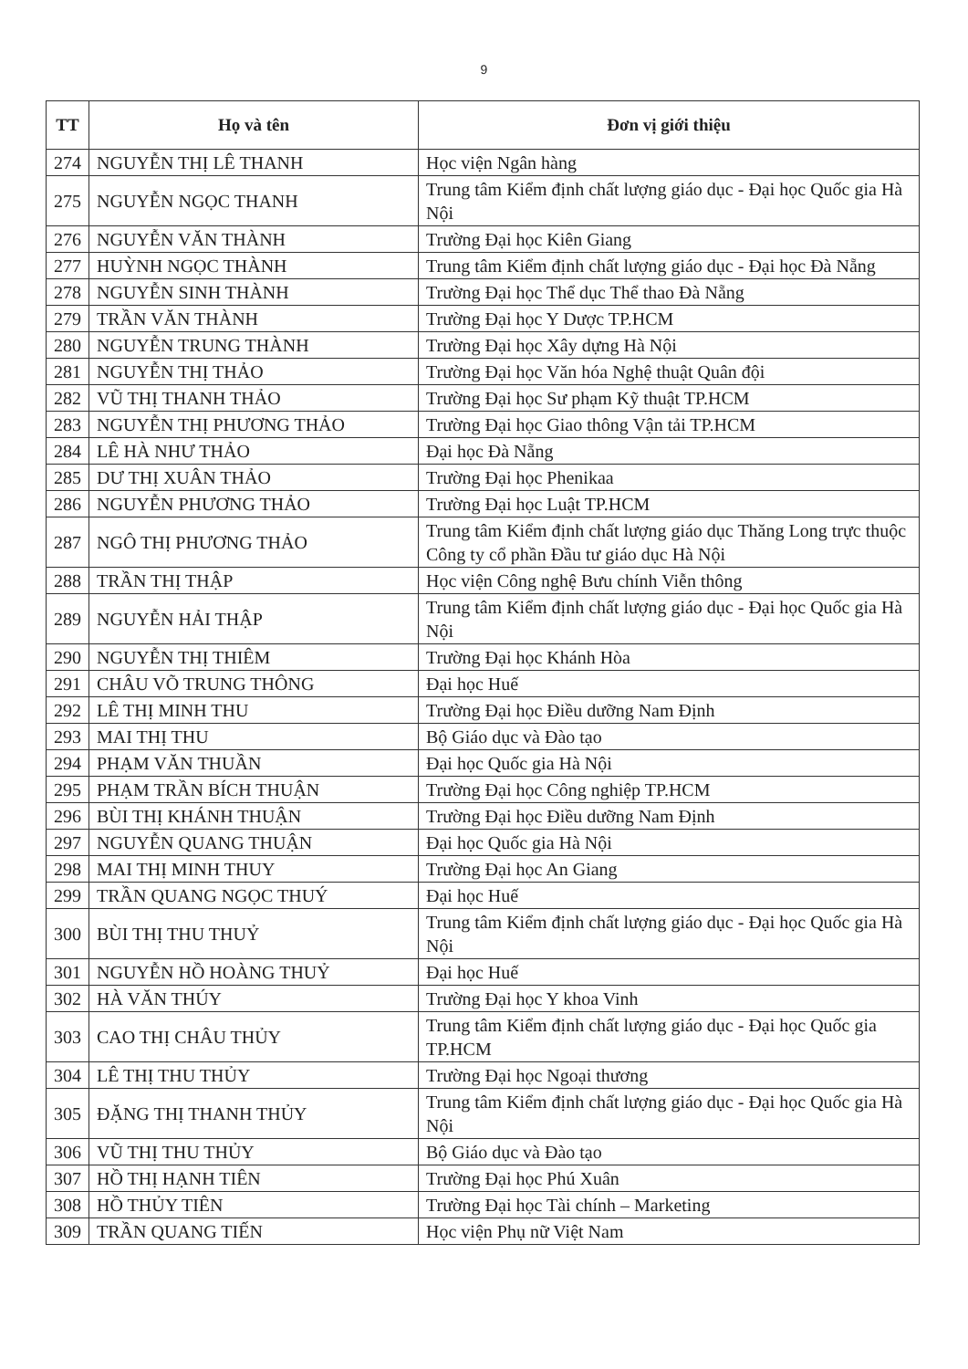9
| TT | Họ và tên | Đơn vị giới thiệu |
| --- | --- | --- |
| 274 | NGUYỄN THỊ LÊ THANH | Học viện Ngân hàng |
| 275 | NGUYỄN NGỌC THANH | Trung tâm Kiểm định chất lượng giáo dục - Đại học Quốc gia Hà Nội |
| 276 | NGUYỄN VĂN THÀNH | Trường Đại học Kiên Giang |
| 277 | HUỲNH NGỌC THÀNH | Trung tâm Kiểm định chất lượng giáo dục - Đại học Đà Nẵng |
| 278 | NGUYỄN SINH THÀNH | Trường Đại học Thể dục Thể thao Đà Nẵng |
| 279 | TRẦN VĂN THÀNH | Trường Đại học Y Dược TP.HCM |
| 280 | NGUYỄN TRUNG THÀNH | Trường Đại học Xây dựng Hà Nội |
| 281 | NGUYỄN THỊ THẢO | Trường Đại học Văn hóa Nghệ thuật Quân đội |
| 282 | VŨ THỊ THANH THẢO | Trường Đại học Sư phạm Kỹ thuật TP.HCM |
| 283 | NGUYỄN THỊ PHƯƠNG THẢO | Trường Đại học Giao thông Vận tải TP.HCM |
| 284 | LÊ HÀ NHƯ THẢO | Đại học Đà Nẵng |
| 285 | DƯ THỊ XUÂN THẢO | Trường Đại học Phenikaa |
| 286 | NGUYỄN PHƯƠNG THẢO | Trường Đại học Luật TP.HCM |
| 287 | NGÔ THỊ PHƯƠNG THẢO | Trung tâm Kiểm định chất lượng giáo dục Thăng Long trực thuộc Công ty cổ phần Đầu tư giáo dục Hà Nội |
| 288 | TRẦN THỊ THẬP | Học viện Công nghệ Bưu chính Viễn thông |
| 289 | NGUYỄN HẢI THẬP | Trung tâm Kiểm định chất lượng giáo dục - Đại học Quốc gia Hà Nội |
| 290 | NGUYỄN THỊ THIÊM | Trường Đại học Khánh Hòa |
| 291 | CHÂU VÕ TRUNG THÔNG | Đại học Huế |
| 292 | LÊ THỊ MINH THU | Trường Đại học Điều dưỡng Nam Định |
| 293 | MAI THỊ THU | Bộ Giáo dục và Đào tạo |
| 294 | PHẠM VĂN THUẦN | Đại học Quốc gia Hà Nội |
| 295 | PHẠM TRẦN BÍCH THUẬN | Trường Đại học Công nghiệp TP.HCM |
| 296 | BÙI THỊ KHÁNH THUẬN | Trường Đại học Điều dưỡng Nam Định |
| 297 | NGUYỄN QUANG THUẬN | Đại học Quốc gia Hà Nội |
| 298 | MAI THỊ MINH THUY | Trường Đại học An Giang |
| 299 | TRẦN QUANG NGỌC THUÝ | Đại học Huế |
| 300 | BÙI THỊ THU THUỶ | Trung tâm Kiểm định chất lượng giáo dục - Đại học Quốc gia Hà Nội |
| 301 | NGUYỄN HỒ HOÀNG THUỶ | Đại học Huế |
| 302 | HÀ VĂN THÚY | Trường Đại học Y khoa Vinh |
| 303 | CAO THỊ CHÂU THỦY | Trung tâm Kiểm định chất lượng giáo dục - Đại học Quốc gia TP.HCM |
| 304 | LÊ THỊ THU THỦY | Trường Đại học Ngoại thương |
| 305 | ĐẶNG THỊ THANH THỦY | Trung tâm Kiểm định chất lượng giáo dục - Đại học Quốc gia Hà Nội |
| 306 | VŨ THỊ THU THỦY | Bộ Giáo dục và Đào tạo |
| 307 | HỒ THỊ HẠNH TIÊN | Trường Đại học Phú Xuân |
| 308 | HỒ THỦY TIÊN | Trường Đại học Tài chính – Marketing |
| 309 | TRẦN QUANG TIẾN | Học viện Phụ nữ Việt Nam |